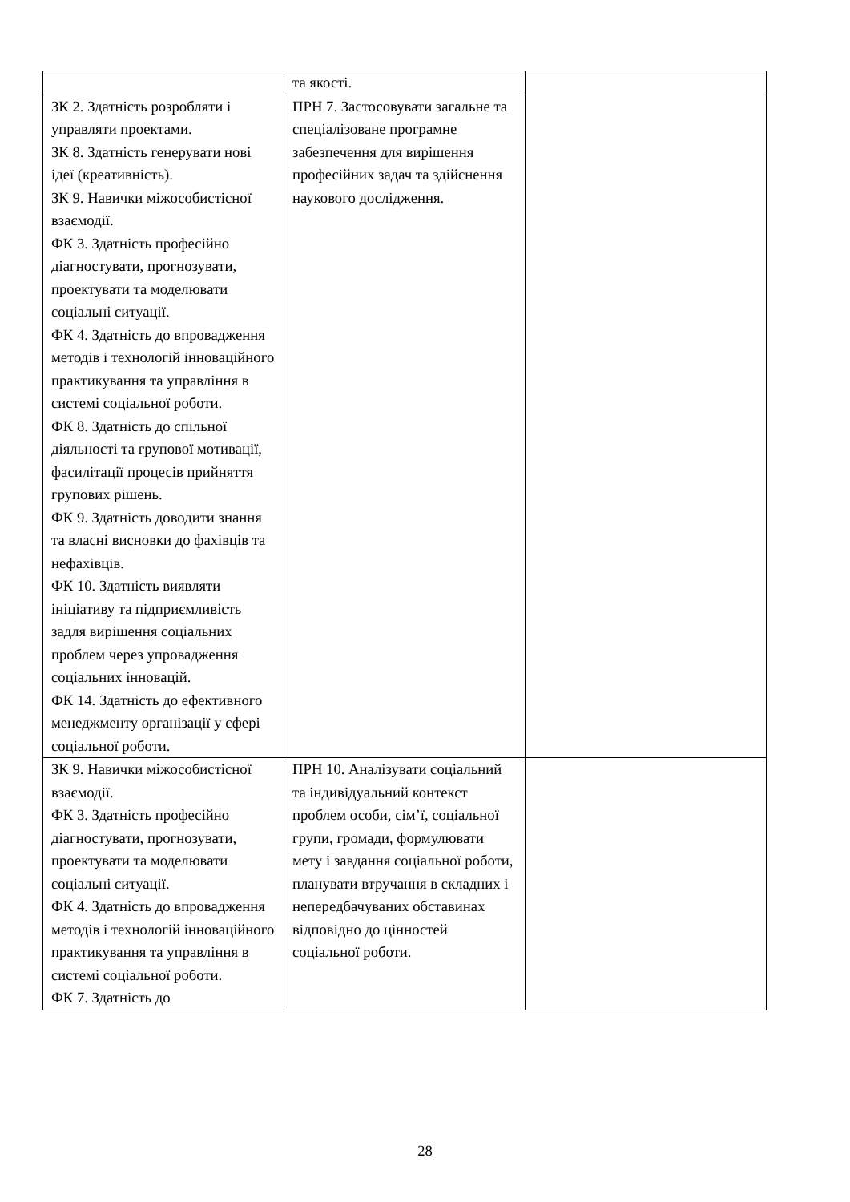| | та якості. | |
| ЗК 2. Здатність розробляти і управляти проектами. ЗК 8. Здатність генерувати нові ідеї (креативність). ЗК 9. Навички міжособистісної взаємодії. ФК 3. Здатність професійно діагностувати, прогнозувати, проектувати та моделювати соціальні ситуації. ФК 4. Здатність до впровадження методів і технологій інноваційного практикування та управління в системі соціальної роботи. ФК 8. Здатність до спільної діяльності та групової мотивації, фасилітації процесів прийняття групових рішень. ФК 9. Здатність доводити знання та власні висновки до фахівців та нефахівців. ФК 10. Здатність виявляти ініціативу та підприємливість задля вирішення соціальних проблем через упровадження соціальних інновацій. ФК 14. Здатність до ефективного менеджменту організації у сфері соціальної роботи. | ПРН 7. Застосовувати загальне та спеціалізоване програмне забезпечення для вирішення професійних задач та здійснення наукового дослідження. | |
| ЗК 9. Навички міжособистісної взаємодії. ФК 3. Здатність професійно діагностувати, прогнозувати, проектувати та моделювати соціальні ситуації. ФК 4. Здатність до впровадження методів і технологій інноваційного практикування та управління в системі соціальної роботи. ФК 7. Здатність до | ПРН 10. Аналізувати соціальний та індивідуальний контекст проблем особи, сім’ї, соціальної групи, громади, формулювати мету і завдання соціальної роботи, планувати втручання в складних і непередбачуваних обставинах відповідно до цінностей соціальної роботи. | |
28